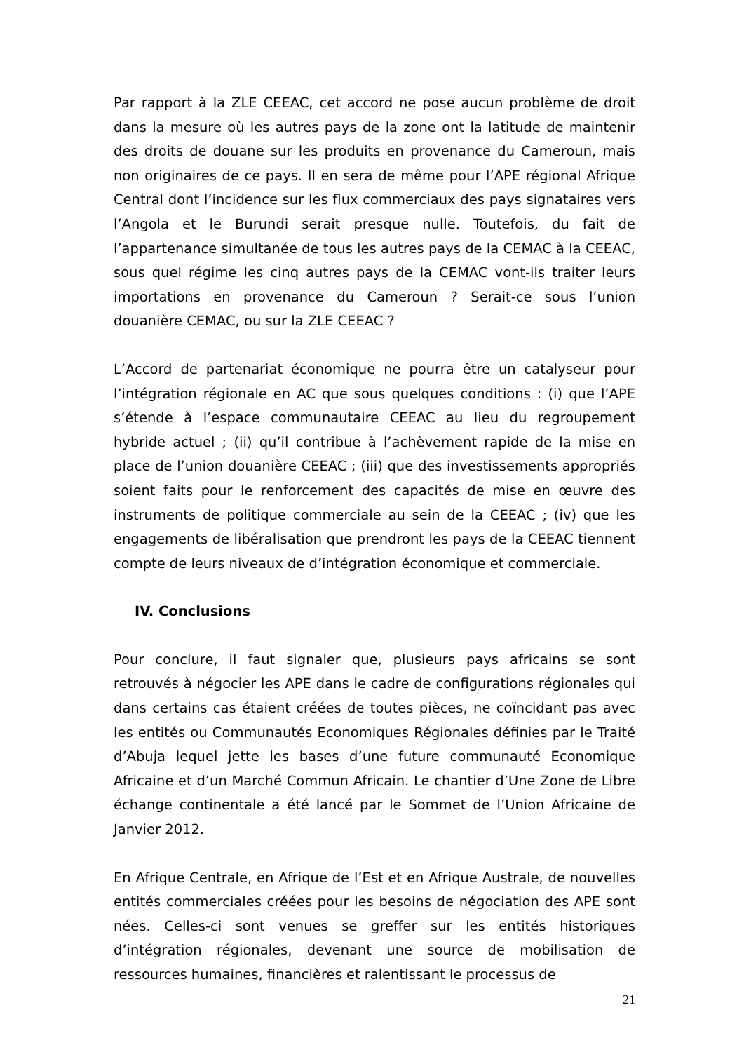Par rapport à la ZLE CEEAC, cet accord ne pose aucun problème de droit dans la mesure où les autres pays de la zone ont la latitude de maintenir des droits de douane sur les produits en provenance du Cameroun, mais non originaires de ce pays. Il en sera de même pour l’APE régional Afrique Central dont l’incidence sur les flux commerciaux des pays signataires vers l’Angola et le Burundi serait presque nulle. Toutefois, du fait de l’appartenance simultanée de tous les autres pays de la CEMAC à la CEEAC, sous quel régime les cinq autres pays de la CEMAC vont-ils traiter leurs importations en provenance du Cameroun ? Serait-ce sous l’union douanière CEMAC, ou sur la ZLE CEEAC ?
L’Accord de partenariat économique ne pourra être un catalyseur pour l’intégration régionale en AC que sous quelques conditions : (i) que l’APE s’étende à l’espace communautaire CEEAC au lieu du regroupement hybride actuel ; (ii) qu’il contribue à l’achèvement rapide de la mise en place de l’union douanière CEEAC ; (iii) que des investissements appropriés soient faits pour le renforcement des capacités de mise en œuvre des instruments de politique commerciale au sein de la CEEAC ; (iv) que les engagements de libéralisation que prendront les pays de la CEEAC tiennent compte de leurs niveaux de d’intégration économique et commerciale.
IV. Conclusions
Pour conclure, il faut signaler que, plusieurs pays africains se sont retrouvés à négocier les APE dans le cadre de configurations régionales qui dans certains cas étaient créées de toutes pièces, ne coïncidant pas avec les entités ou Communautés Economiques Régionales définies par le Traité d’Abuja lequel jette les bases d’une future communauté Economique Africaine et d’un Marché Commun Africain. Le chantier d’Une Zone de Libre échange continentale a été lancé par le Sommet de l’Union Africaine de Janvier 2012.
En Afrique Centrale, en Afrique de l’Est et en Afrique Australe, de nouvelles entités commerciales créées pour les besoins de négociation des APE sont nées. Celles-ci sont venues se greffer sur les entités historiques d’intégration régionales, devenant une source de mobilisation de ressources humaines, financières et ralentissant le processus de
21